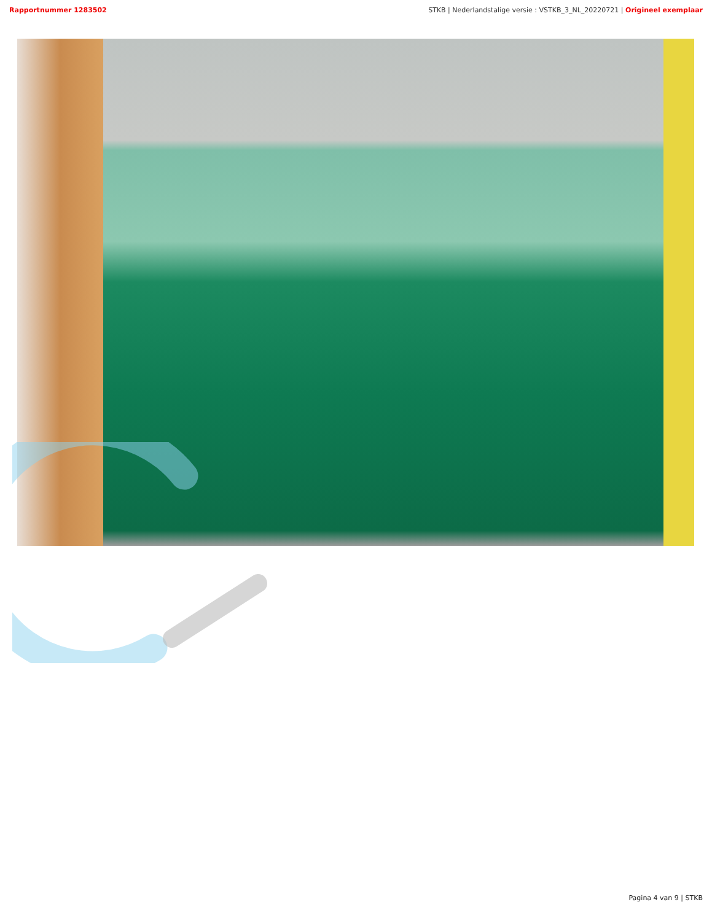Rapportnummer 1283502 STKB | Nederlandstalige versie : VSTKB_3_NL_20220721 | Origineel exemplaar
Pagina 4 van 9 | STKB